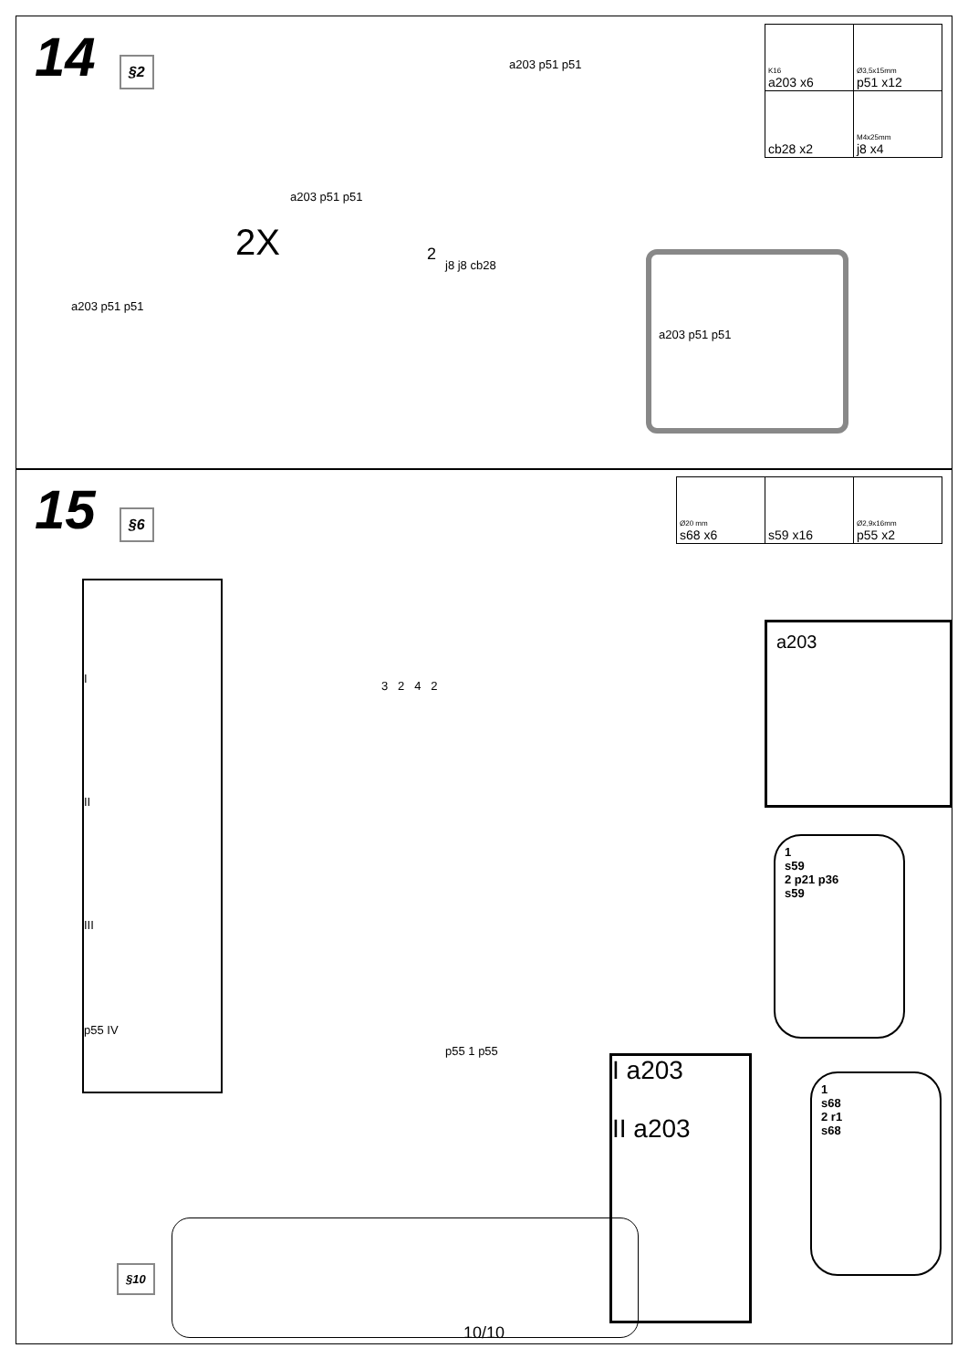14 §2
| K16 a203 x6 | Ø3,5x15mm p51 x12 |
| cb28 x2 | M4x25mm j8 x4 |
a203 p51 p51
a203 p51 p51
2X 2
j8 j8 cb28
a203 p51 p51
a203 p51 p51
15 §6
| Ø20 mm s68 x6 | s59 x16 | Ø2,9x16mm p55 x2 |
I
II
III
p55 IV
3 2 4 2
p55 1 p55
a203
1
s59
2 p21 p36
s59
I a203
II a203
1
s68
2 r1
s68
§10
10/10